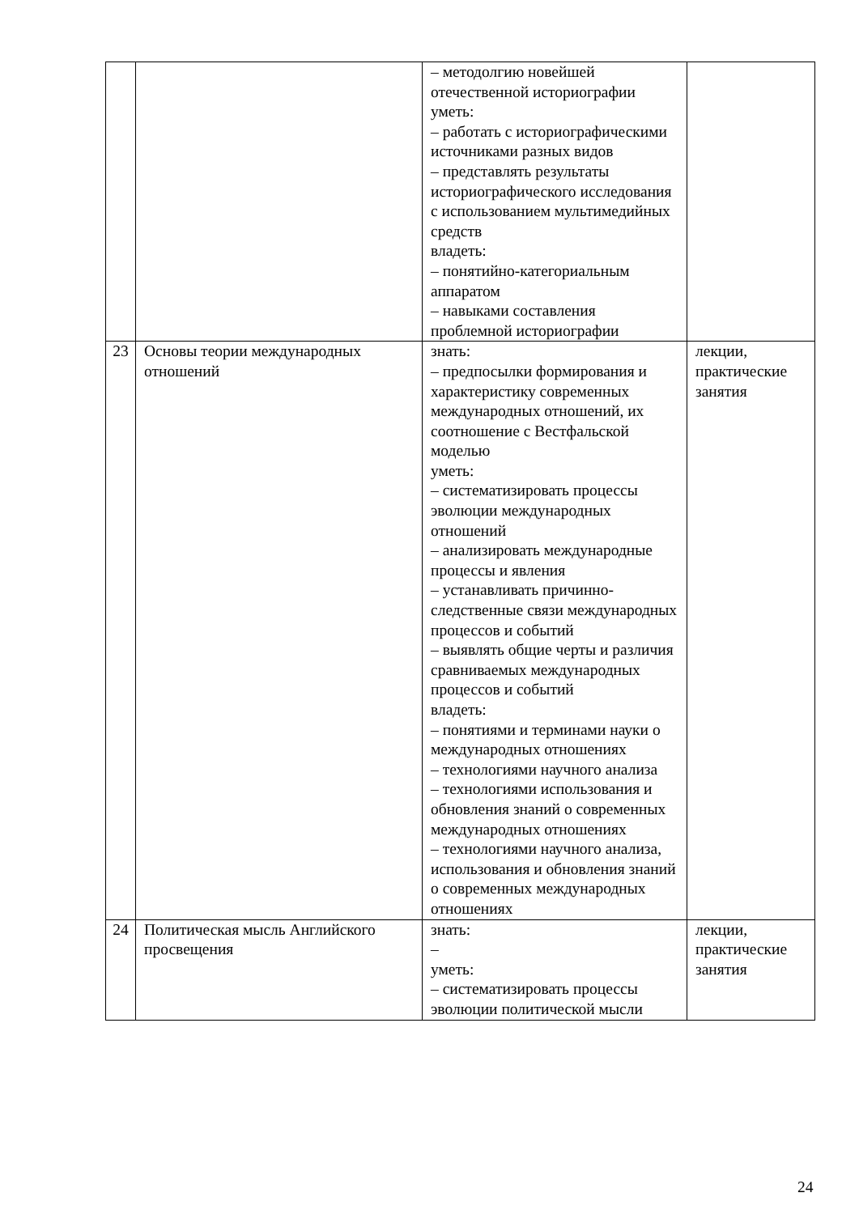| | | – методолгию новейшей отечественной историографии уметь: – работать с историографическими источниками разных видов – представлять результаты историографического исследования с использованием мультимедийных средств владеть: – понятийно-категориальным аппаратом – навыками составления проблемной историографии | |
| 23 | Основы теории международных отношений | знать: – предпосылки формирования и характеристику современных международных отношений, их соотношение с Вестфальской моделью уметь: – систематизировать процессы эволюции международных отношений – анализировать международные процессы и явления – устанавливать причинно-следственные связи международных процессов и событий – выявлять общие черты и различия сравниваемых международных процессов и событий владеть: – понятиями и терминами науки о международных отношениях – технологиями научного анализа – технологиями использования и обновления знаний о современных международных отношениях – технологиями научного анализа, использования и обновления знаний о современных международных отношениях | лекции, практические занятия |
| 24 | Политическая мысль Английского просвещения | знать: – уметь: – систематизировать процессы эволюции политической мысли | лекции, практические занятия |
24